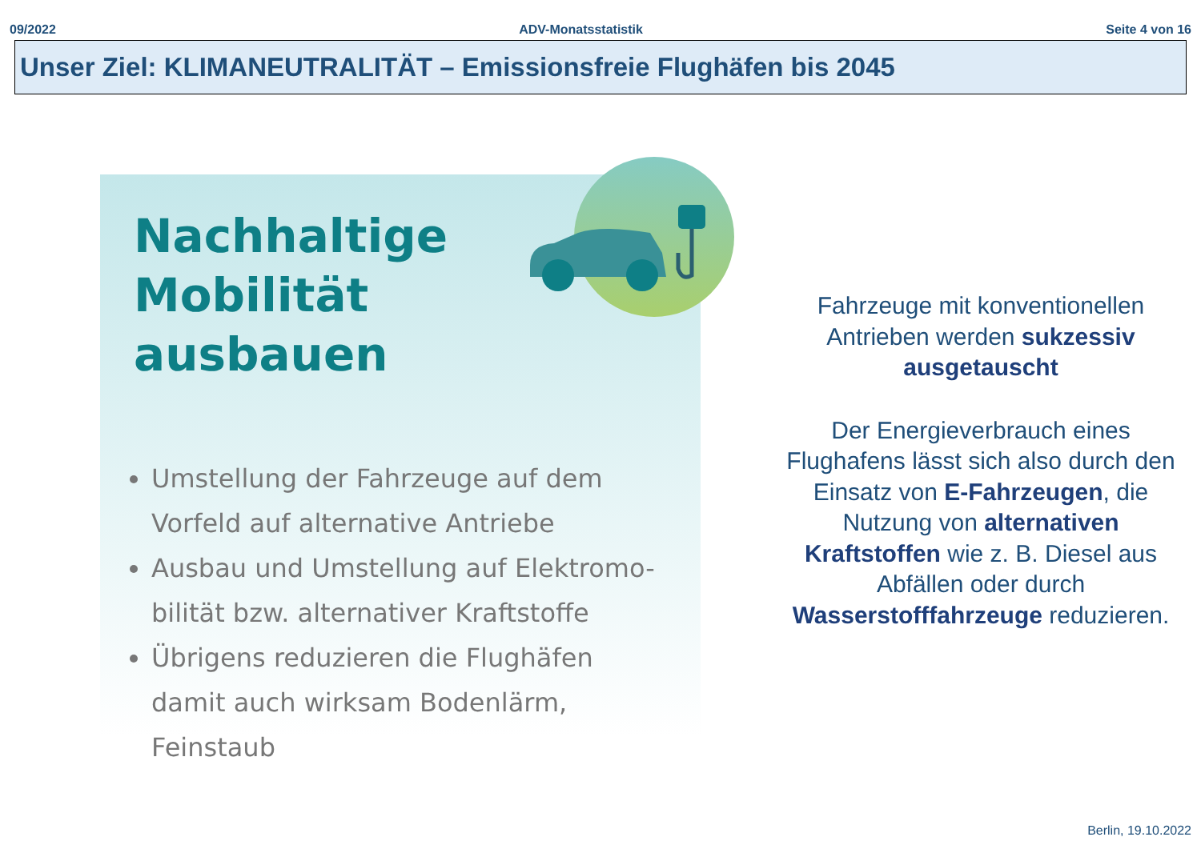09/2022 ADV-Monatsstatistik Seite 4 von 16
Unser Ziel: KLIMANEUTRALITÄT – Emissionsfreie Flughäfen bis 2045
Nachhaltige
Mobilität
ausbauen
Umstellung der Fahrzeuge auf dem Vorfeld auf alternative Antriebe
Ausbau und Umstellung auf Elektromo-bilität bzw. alternativer Kraftstoffe
Übrigens reduzieren die Flughäfen damit auch wirksam Bodenlärm, Feinstaub
Fahrzeuge mit konventionellen Antrieben werden sukzessiv ausgetauscht
Der Energieverbrauch eines Flughafens lässt sich also durch den Einsatz von E-Fahrzeugen, die Nutzung von alternativen Kraftstoffen wie z. B. Diesel aus Abfällen oder durch Wasserstofffahrzeuge reduzieren.
Berlin, 19.10.2022